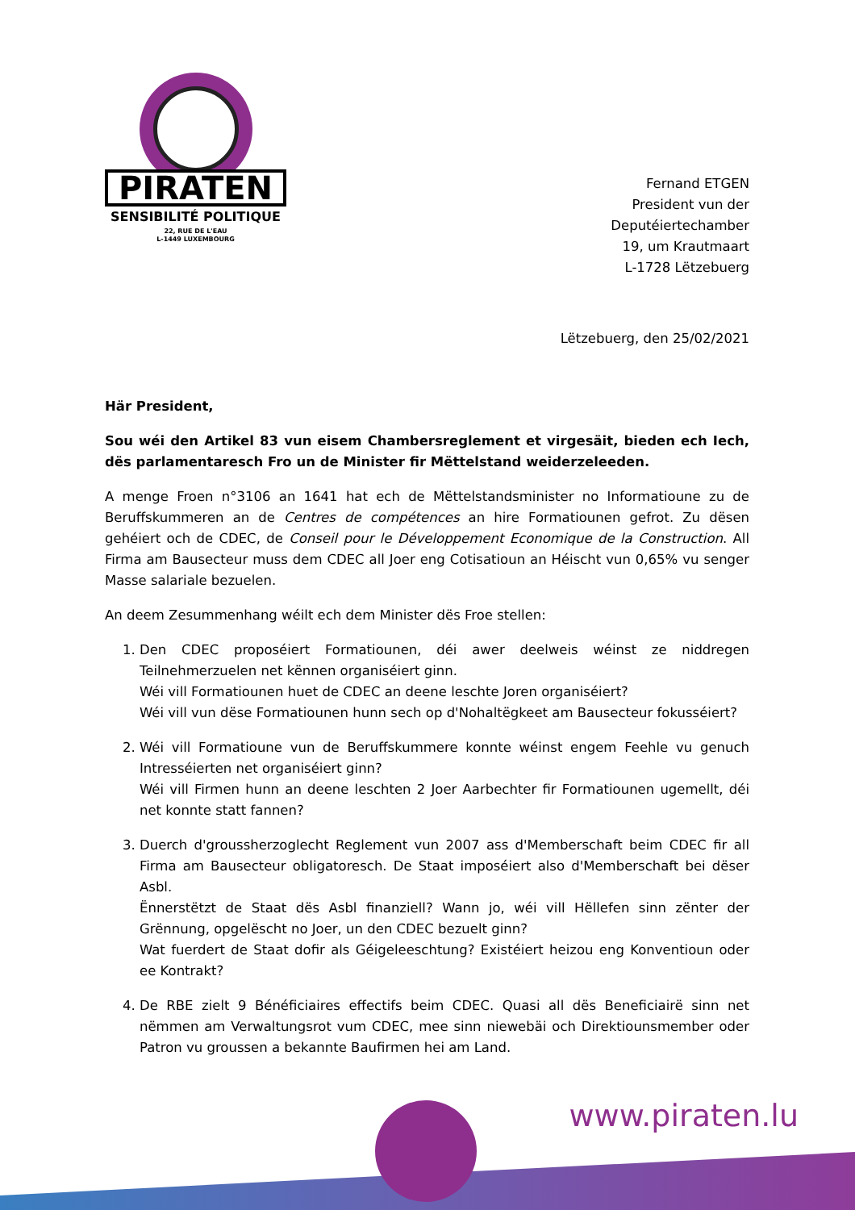PIRATEN
SENSIBILITÉ POLITIQUE
22, RUE DE L'EAU
L-1449 LUXEMBOURG
Fernand ETGEN
President vun der
Deputéiertechamber
19, um Krautmaart
L-1728 Lëtzebuerg
Lëtzebuerg, den 25/02/2021
Här President,
Sou wéi den Artikel 83 vun eisem Chambersreglement et virgesäit, bieden ech Iech, dës parlamentaresch Fro un de Minister fir Mëttelstand weiderzeleeden.
A menge Froen n°3106 an 1641 hat ech de Mëttelstandsminister no Informatioune zu de Beruffskummeren an de Centres de compétences an hire Formatiounen gefrot. Zu dësen gehéiert och de CDEC, de Conseil pour le Développement Economique de la Construction. All Firma am Bausecteur muss dem CDEC all Joer eng Cotisatioun an Héischt vun 0,65% vu senger Masse salariale bezuelen.
An deem Zesummenhang wéilt ech dem Minister dës Froe stellen:
1. Den CDEC proposéiert Formatiounen, déi awer deelweis wéinst ze niddregen Teilnehmerzuelen net kënnen organiséiert ginn.
Wéi vill Formatiounen huet de CDEC an deene leschte Joren organiséiert?
Wéi vill vun dëse Formatiounen hunn sech op d'Nohaltëgkeet am Bausecteur fokusséiert?
2. Wéi vill Formatioune vun de Beruffskummere konnte wéinst engem Feehle vu genuch Intresséierten net organiséiert ginn?
Wéi vill Firmen hunn an deene leschten 2 Joer Aarbechter fir Formatiounen ugemellt, déi net konnte statt fannen?
3. Duerch d'groussherzoglecht Reglement vun 2007 ass d'Memberschaft beim CDEC fir all Firma am Bausecteur obligatoresch. De Staat imposéiert also d'Memberschaft bei dëser Asbl.
Ënnerstëtzt de Staat dës Asbl finanziell? Wann jo, wéi vill Hëllefen sinn zënter der Grënnung, opgelëscht no Joer, un den CDEC bezuelt ginn?
Wat fuerdert de Staat dofir als Géigeleeschtung? Existéiert heizou eng Konventioun oder ee Kontrakt?
4. De RBE zielt 9 Bénéficiaires effectifs beim CDEC. Quasi all dës Beneficiairë sinn net nëmmen am Verwaltungsrot vum CDEC, mee sinn niewebäi och Direktiounsmember oder Patron vu groussen a bekannte Baufirmen hei am Land.
www.piraten.lu